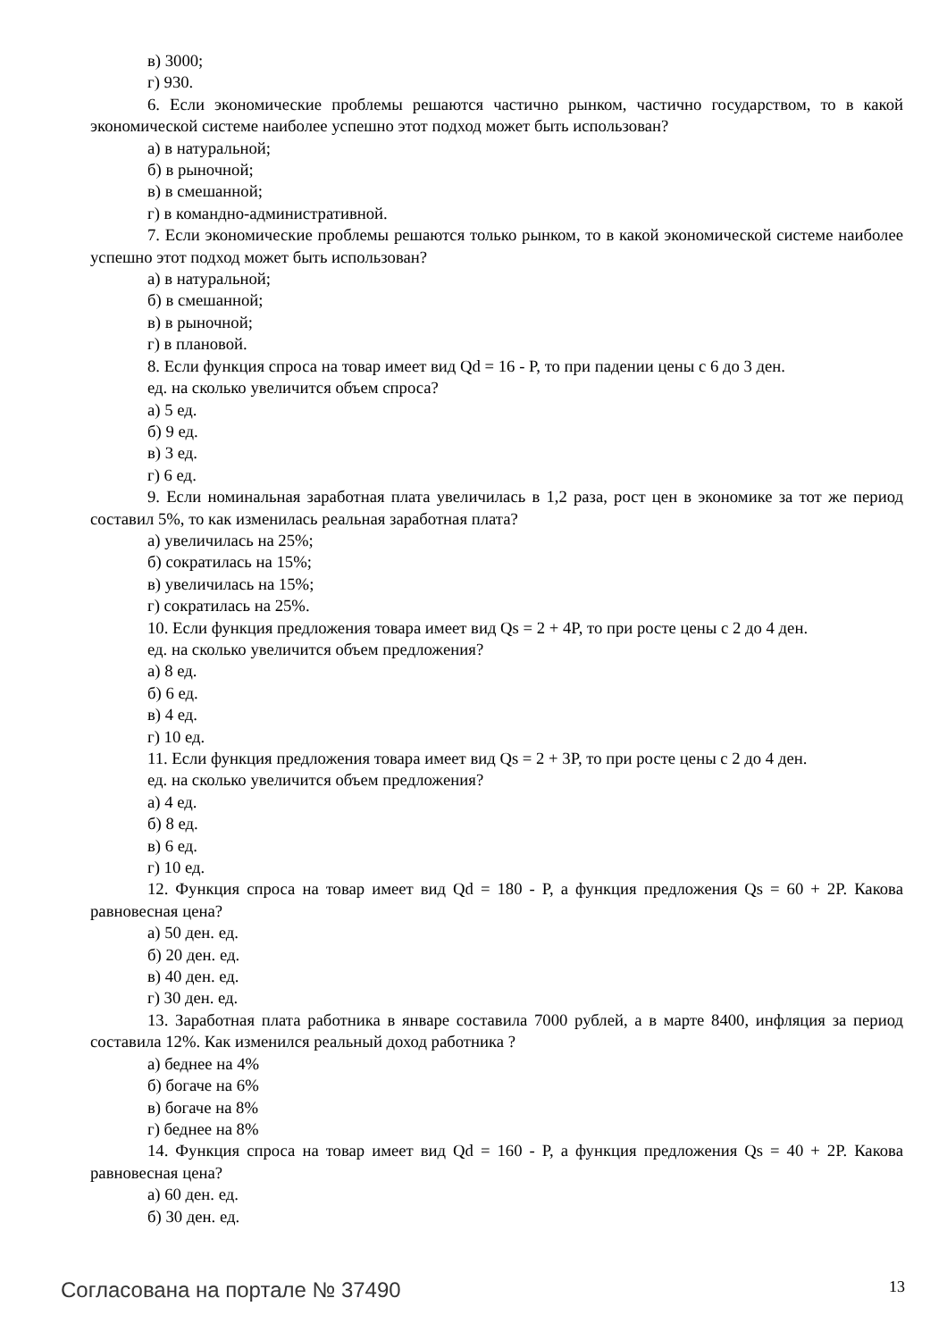в) 3000;
г) 930.
6. Если экономические проблемы решаются частично рынком, частично государством, то в какой экономической системе наиболее успешно этот подход может быть использован?
а) в натуральной;
б) в рыночной;
в) в смешанной;
г) в командно-административной.
7. Если экономические проблемы решаются только рынком, то в какой экономической системе наиболее успешно этот подход может быть использован?
а) в натуральной;
б) в смешанной;
в) в рыночной;
г) в плановой.
8. Если функция спроса на товар имеет вид Qd = 16 - P, то при падении цены с 6 до 3 ден.
ед. на сколько увеличится объем спроса?
а) 5 ед.
б) 9 ед.
в) 3 ед.
г) 6 ед.
9. Если номинальная заработная плата увеличилась в 1,2 раза, рост цен в экономике за тот же период составил 5%, то как изменилась реальная заработная плата?
а) увеличилась на 25%;
б) сократилась на 15%;
в) увеличилась на 15%;
г) сократилась на 25%.
10. Если функция предложения товара имеет вид Qs = 2 + 4P, то при росте цены с 2 до 4 ден.
ед. на сколько увеличится объем предложения?
а) 8 ед.
б) 6 ед.
в) 4 ед.
г) 10 ед.
11. Если функция предложения товара имеет вид Qs = 2 + 3P, то при росте цены с 2 до 4 ден.
ед. на сколько увеличится объем предложения?
а) 4 ед.
б) 8 ед.
в) 6 ед.
г) 10 ед.
12. Функция спроса на товар имеет вид Qd = 180 - P, а функция предложения Qs = 60 + 2P. Какова равновесная цена?
а) 50 ден. ед.
б) 20 ден. ед.
в) 40 ден. ед.
г) 30 ден. ед.
13. Заработная плата работника в январе составила 7000 рублей, а в марте 8400, инфляция за период составила 12%. Как изменился реальный доход работника ?
а) беднее на 4%
б) богаче на 6%
в) богаче на 8%
г) беднее на 8%
14. Функция спроса на товар имеет вид Qd = 160 - P, а функция предложения Qs = 40 + 2P. Какова равновесная цена?
а) 60 ден. ед.
б) 30 ден. ед.
Согласована на портале № 37490 13